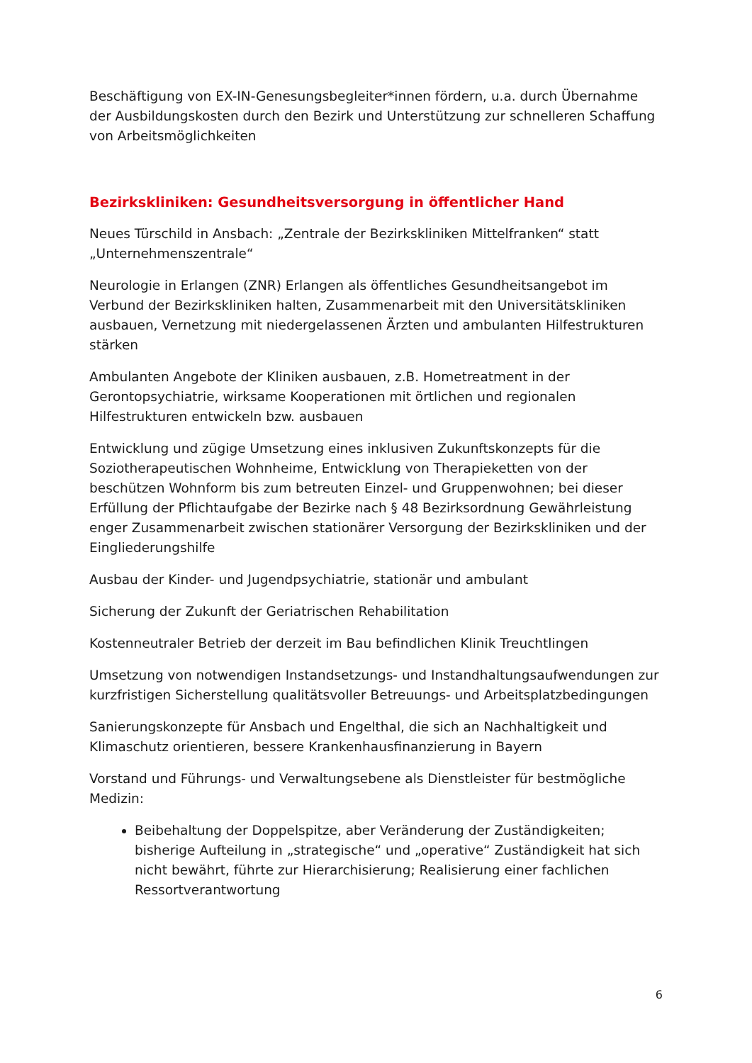Beschäftigung von EX-IN-Genesungsbegleiter*innen fördern, u.a. durch Übernahme der Ausbildungskosten durch den Bezirk und Unterstützung zur schnelleren Schaffung von Arbeitsmöglichkeiten
Bezirkskliniken: Gesundheitsversorgung in öffentlicher Hand
Neues Türschild in Ansbach: „Zentrale der Bezirkskliniken Mittelfranken“ statt „Unternehmenszentrale“
Neurologie in Erlangen (ZNR) Erlangen als öffentliches Gesundheitsangebot im Verbund der Bezirkskliniken halten, Zusammenarbeit mit den Universitätskliniken ausbauen, Vernetzung mit niedergelassenen Ärzten und ambulanten Hilfestrukturen stärken
Ambulanten Angebote der Kliniken ausbauen, z.B. Hometreatment in der Gerontopsychiatrie, wirksame Kooperationen mit örtlichen und regionalen Hilfestrukturen entwickeln bzw. ausbauen
Entwicklung und zügige Umsetzung eines inklusiven Zukunftskonzepts für die Soziotherapeutischen Wohnheime, Entwicklung von Therapieketten von der beschützen Wohnform bis zum betreuten Einzel- und Gruppenwohnen; bei dieser Erfüllung der Pflichtaufgabe der Bezirke nach § 48 Bezirksordnung Gewährleistung enger Zusammenarbeit zwischen stationärer Versorgung der Bezirkskliniken und der Eingliederungshilfe
Ausbau der Kinder- und Jugendpsychiatrie, stationär und ambulant
Sicherung der Zukunft der Geriatrischen Rehabilitation
Kostenneutraler Betrieb der derzeit im Bau befindlichen Klinik Treuchtlingen
Umsetzung von notwendigen Instandsetzungs- und Instandhaltungsaufwendungen zur kurzfristigen Sicherstellung qualitätsvoller Betreuungs- und Arbeitsplatzbedingungen
Sanierungskonzepte für Ansbach und Engelthal, die sich an Nachhaltigkeit und Klimaschutz orientieren, bessere Krankenhausfinanzierung in Bayern
Vorstand und Führungs- und Verwaltungsebene als Dienstleister für bestmögliche Medizin:
Beibehaltung der Doppelspitze, aber Veränderung der Zuständigkeiten; bisherige Aufteilung in „strategische“ und „operative“ Zuständigkeit hat sich nicht bewährt, führte zur Hierarchisierung; Realisierung einer fachlichen Ressortverantwortung
6